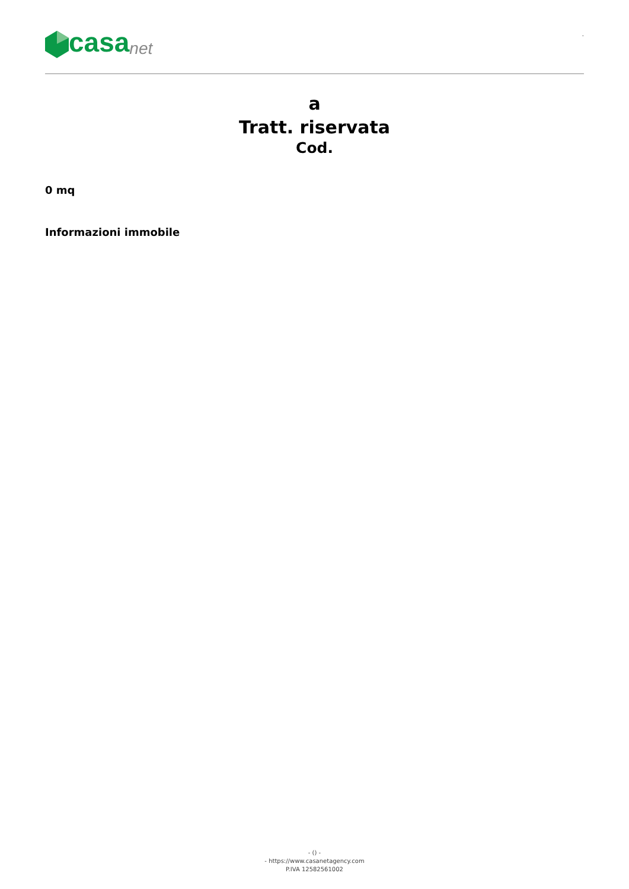casa net
-
a
Tratt. riservata
Cod.
0 mq
Informazioni immobile
- () -
- https://www.casanetagency.com
P.IVA 12582561002